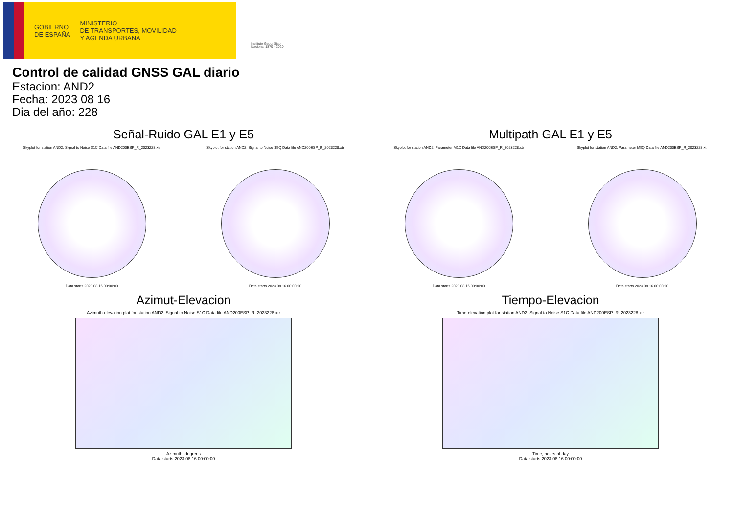GOBIERNO
DE ESPAÑA
MINISTERIO
DE TRANSPORTES, MOVILIDAD
Y AGENDA URBANA
Instituto Geográfico
Nacional 1870 · 2020
Control de calidad GNSS GAL diario
Estacion: AND2
Fecha: 2023 08 16
Dia del año: 228
Señal-Ruido GAL E1 y E5
Skyplot for station AND2. Signal to Noise S1C Data file AND200ESP_R_2023228.xtr
Data starts 2023 08 16 00:00:00
Skyplot for station AND2. Signal to Noise S5Q Data file AND200ESP_R_2023228.xtr
Data starts 2023 08 16 00:00:00
Multipath GAL E1 y E5
Skyplot for station AND2. Parameter M1C Data file AND200ESP_R_2023228.xtr
Data starts 2023 08 16 00:00:00
Skyplot for station AND2. Parameter M5Q Data file AND200ESP_R_2023228.xtr
Data starts 2023 08 16 00:00:00
Azimut-Elevacion
Azimuth-elevation plot for station AND2. Signal to Noise S1C Data file AND200ESP_R_2023228.xtr
Azimuth, degrees
Data starts 2023 08 16 00:00:00
Tiempo-Elevacion
Time-elevation plot for station AND2. Signal to Noise S1C Data file AND200ESP_R_2023228.xtr
Time, hours of day
Data starts 2023 08 16 00:00:00